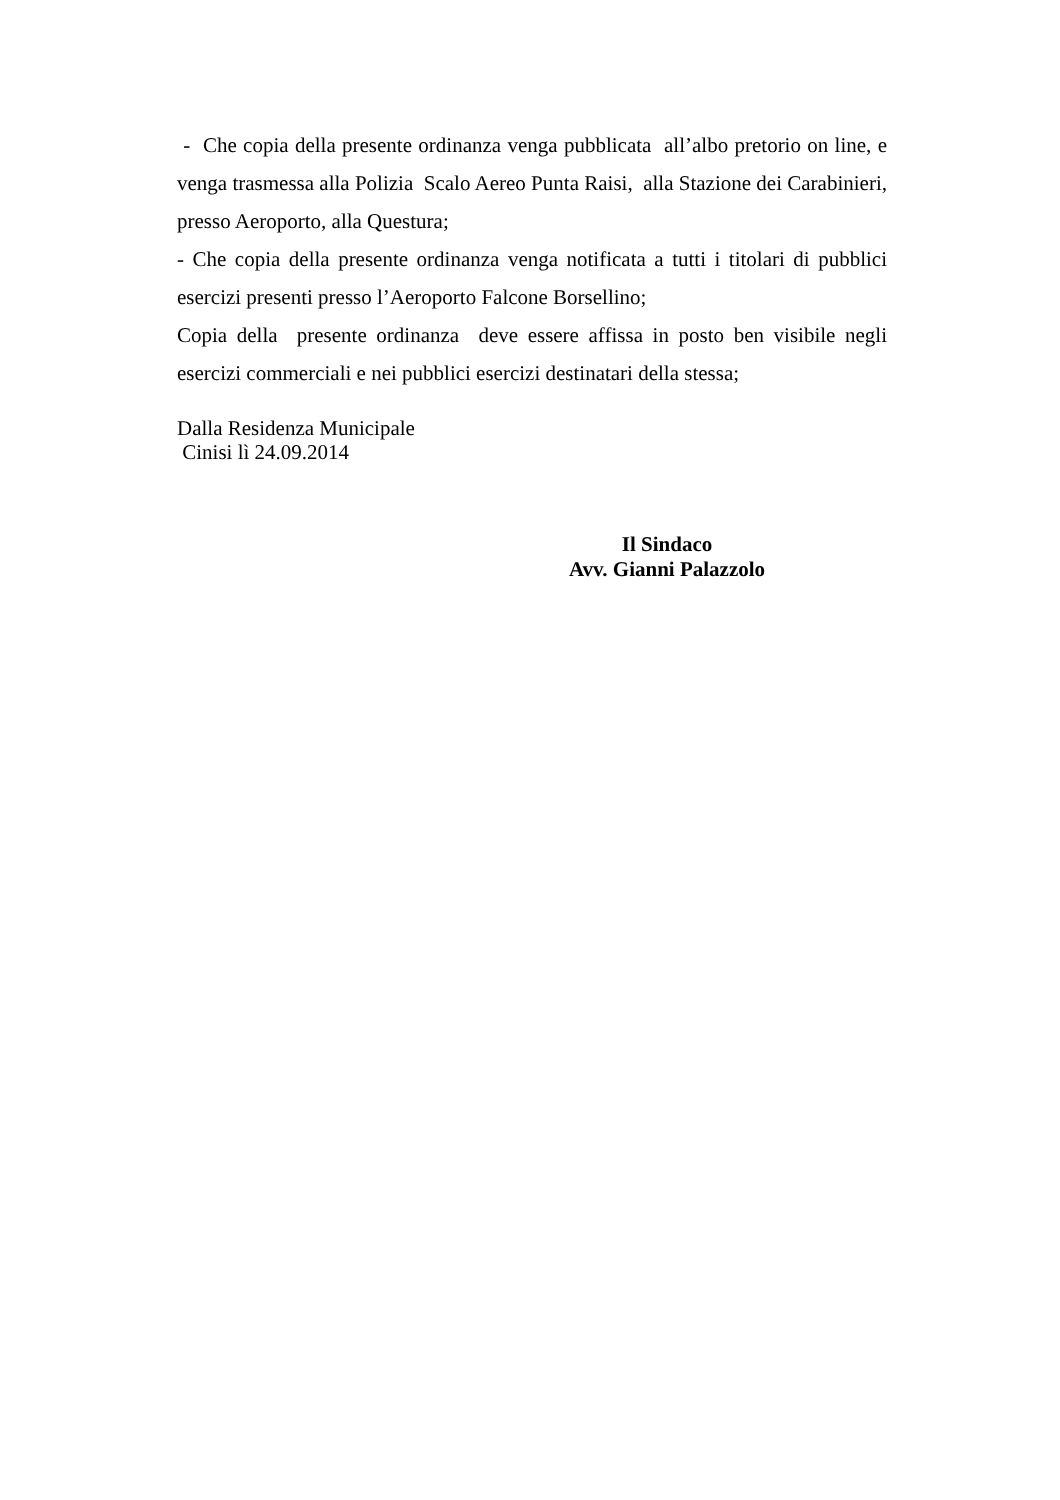- Che copia della presente ordinanza venga pubblicata all’albo pretorio on line, e venga trasmessa alla Polizia Scalo Aereo Punta Raisi, alla Stazione dei Carabinieri, presso Aeroporto, alla Questura;
- Che copia della presente ordinanza venga notificata a tutti i titolari di pubblici esercizi presenti presso l’Aeroporto Falcone Borsellino;
Copia della presente ordinanza deve essere affissa in posto ben visibile negli esercizi commerciali e nei pubblici esercizi destinatari della stessa;
Dalla Residenza Municipale
Cinisi lì 24.09.2014
Il Sindaco
Avv. Gianni Palazzolo